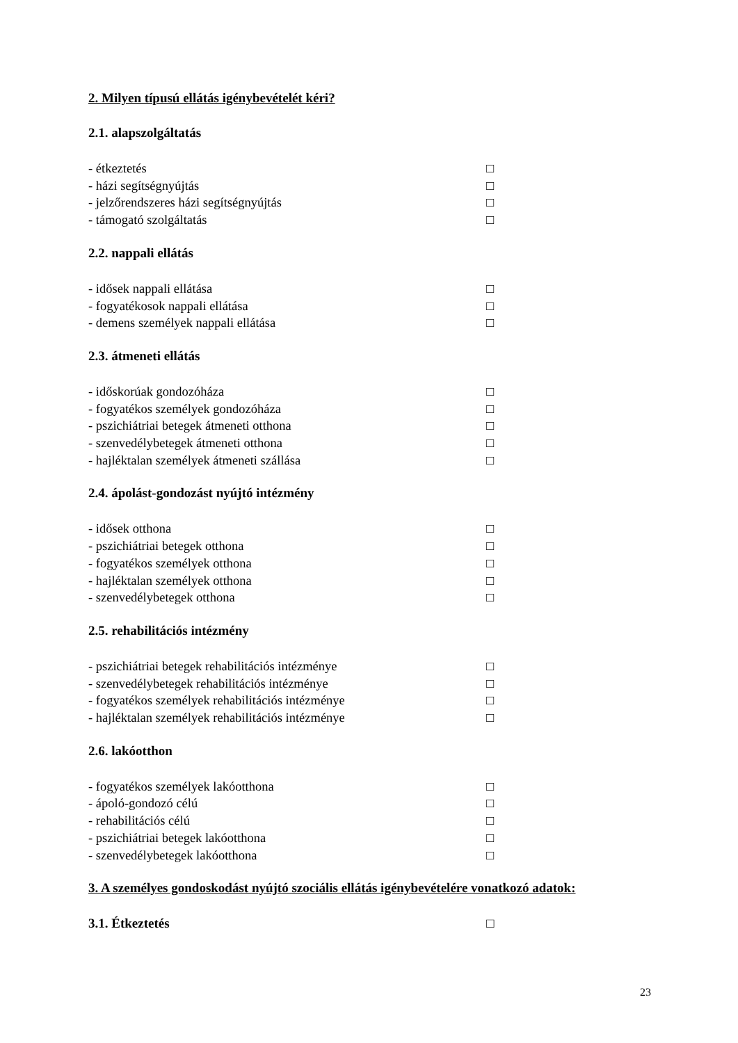2. Milyen típusú ellátás igénybevételét kéri?
2.1. alapszolgáltatás
- étkeztetés □
- házi segítségnyújtás □
- jelzőrendszeres házi segítségnyújtás □
- támogató szolgáltatás □
2.2. nappali ellátás
- idősek nappali ellátása □
- fogyatékosok nappali ellátása □
- demens személyek nappali ellátása □
2.3. átmeneti ellátás
- időskorúak gondozóháza □
- fogyatékos személyek gondozóháza □
- pszichiátriai betegek átmeneti otthona □
- szenvedélybetegek átmeneti otthona □
- hajléktalan személyek átmeneti szállása □
2.4. ápolást-gondozást nyújtó intézmény
- idősek otthona □
- pszichiátriai betegek otthona □
- fogyatékos személyek otthona □
- hajléktalan személyek otthona □
- szenvedélybetegek otthona □
2.5. rehabilitációs intézmény
- pszichiátriai betegek rehabilitációs intézménye □
- szenvedélybetegek rehabilitációs intézménye □
- fogyatékos személyek rehabilitációs intézménye □
- hajléktalan személyek rehabilitációs intézménye □
2.6. lakóotthon
- fogyatékos személyek lakóotthona □
- ápoló-gondozó célú □
- rehabilitációs célú □
- pszichiátriai betegek lakóotthona □
- szenvedélybetegek lakóotthona □
3. A személyes gondoskodást nyújtó szociális ellátás igénybevételére vonatkozó adatok:
3.1. Étkeztetés □
23